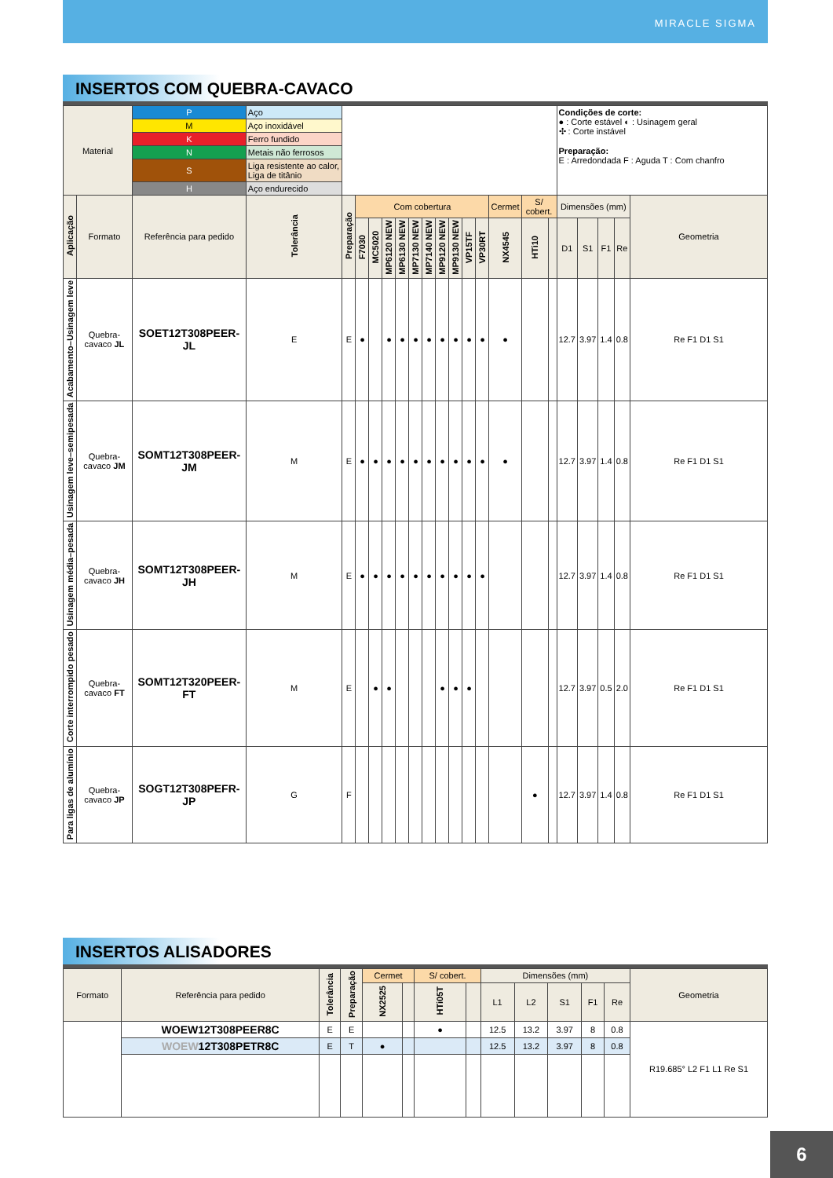MIRACLE SIGMA
INSERTOS COM QUEBRA-CAVACO
| Material | | P | Aço | | | | | | | | | | | | | | | | Condições de corte: ● : Corte estável ◐ : Usinagem geral ✣ : Corte instável Preparação: E : Arredondada F : Aguda T : Com chanfro | | | | |
| | | M | Aço inoxidável | | | | | | | | | | | | | | | | | | | | |
| | | K | Ferro fundido | | | | | | | | | | | | | | | | | | | | |
| | | N | Metais não ferrosos | | | | | | | | | | | | | | | | | | | | |
| | | S | Liga resistente ao calor, Liga de titânio | | | | | | | | | | | | | | | | | | | | |
| | | H | Aço endurecido | | | | | | | | | | | | | | | | | | | | |
| Aplicação | Formato | Referência para pedido | | Tolerância | Preparação | Com cobertura | | | | | | | | | | Cermet | S/ cobert. | | Dimensões (mm) | | | | Geometria |
| | | | | | | F7030 | MC5020 | MP6120 NEW | MP6130 NEW | MP7130 NEW | MP7140 NEW | MP9120 NEW | MP9130 NEW | VP15TF | VP30RT | NX4545 | HTi10 | | D1 | S1 | F1 | Re | |
| Acabamento–Usinagem leve | Quebra-cavaco JL | SOET12T308PEER-JL | | E | E | ● | | ● | ● | ● | ● | ● | ● | ● | ● | ● | | | 12.7 | 3.97 | 1.4 | 0.8 | Re F1 D1 S1 |
| Usinagem leve–semipesada | Quebra-cavaco JM | SOMT12T308PEER-JM | | M | E | ● | ● | ● | ● | ● | ● | ● | ● | ● | ● | ● | | | 12.7 | 3.97 | 1.4 | 0.8 | Re F1 D1 S1 |
| Usinagem média–pesada | Quebra-cavaco JH | SOMT12T308PEER-JH | | M | E | ● | ● | ● | ● | ● | ● | ● | ● | ● | ● | | | | 12.7 | 3.97 | 1.4 | 0.8 | Re F1 D1 S1 |
| Corte interrompido pesado | Quebra-cavaco FT | SOMT12T320PEER-FT | | M | E | | ● | ● | | | | ● | ● | ● | | | | | 12.7 | 3.97 | 0.5 | 2.0 | Re F1 D1 S1 |
| Para ligas de alumínio | Quebra-cavaco JP | SOGT12T308PEFR-JP | | G | F | | | | | | | | | | | | ● | | 12.7 | 3.97 | 1.4 | 0.8 | Re F1 D1 S1 |
INSERTOS ALISADORES
| Formato | Referência para pedido | Tolerância | Preparação | Cermet | | S/ cobert. | | Dimensões (mm) | | | | | Geometria |
| --- | --- | --- | --- | --- | --- | --- | --- | --- | --- | --- | --- | --- | --- |
| | | | | NX2525 | | HTi05T | | L1 | L2 | S1 | F1 | Re | |
| | WOEW12T308PEER8C | E | E | | | ● | | 12.5 | 13.2 | 3.97 | 8 | 0.8 | R19.685° L2 F1 L1 Re S1 |
| | WOEW 12T308PETR8C | E | T | ● | | | | 12.5 | 13.2 | 3.97 | 8 | 0.8 | |
6